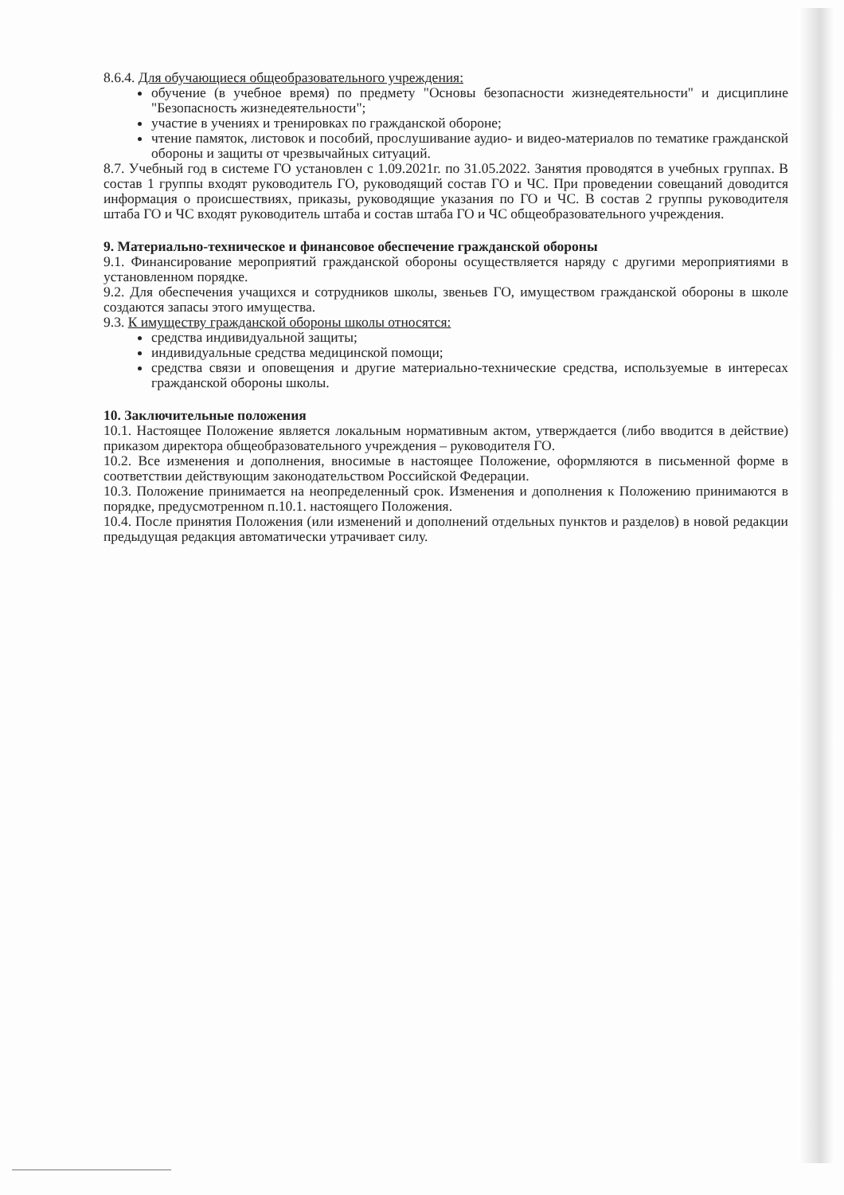8.6.4. Для обучающиеся общеобразовательного учреждения:
обучение (в учебное время) по предмету "Основы безопасности жизнедеятельности" и дисциплине "Безопасность жизнедеятельности";
участие в учениях и тренировках по гражданской обороне;
чтение памяток, листовок и пособий, прослушивание аудио- и видео-материалов по тематике гражданской обороны и защиты от чрезвычайных ситуаций.
8.7. Учебный год в системе ГО установлен с 1.09.2021г. по 31.05.2022. Занятия проводятся в учебных группах. В состав 1 группы входят руководитель ГО, руководящий состав ГО и ЧС. При проведении совещаний доводится информация о происшествиях, приказы, руководящие указания по ГО и ЧС. В состав 2 группы руководителя штаба ГО и ЧС входят руководитель штаба и состав штаба ГО и ЧС общеобразовательного учреждения.
9. Материально-техническое и финансовое обеспечение гражданской обороны
9.1. Финансирование мероприятий гражданской обороны осуществляется наряду с другими мероприятиями в установленном порядке.
9.2. Для обеспечения учащихся и сотрудников школы, звеньев ГО, имуществом гражданской обороны в школе создаются запасы этого имущества.
9.3. К имуществу гражданской обороны школы относятся:
средства индивидуальной защиты;
индивидуальные средства медицинской помощи;
средства связи и оповещения и другие материально-технические средства, используемые в интересах гражданской обороны школы.
10. Заключительные положения
10.1. Настоящее Положение является локальным нормативным актом, утверждается (либо вводится в действие) приказом директора общеобразовательного учреждения – руководителя ГО.
10.2. Все изменения и дополнения, вносимые в настоящее Положение, оформляются в письменной форме в соответствии действующим законодательством Российской Федерации.
10.3. Положение принимается на неопределенный срок. Изменения и дополнения к Положению принимаются в порядке, предусмотренном п.10.1. настоящего Положения.
10.4. После принятия Положения (или изменений и дополнений отдельных пунктов и разделов) в новой редакции предыдущая редакция автоматически утрачивает силу.